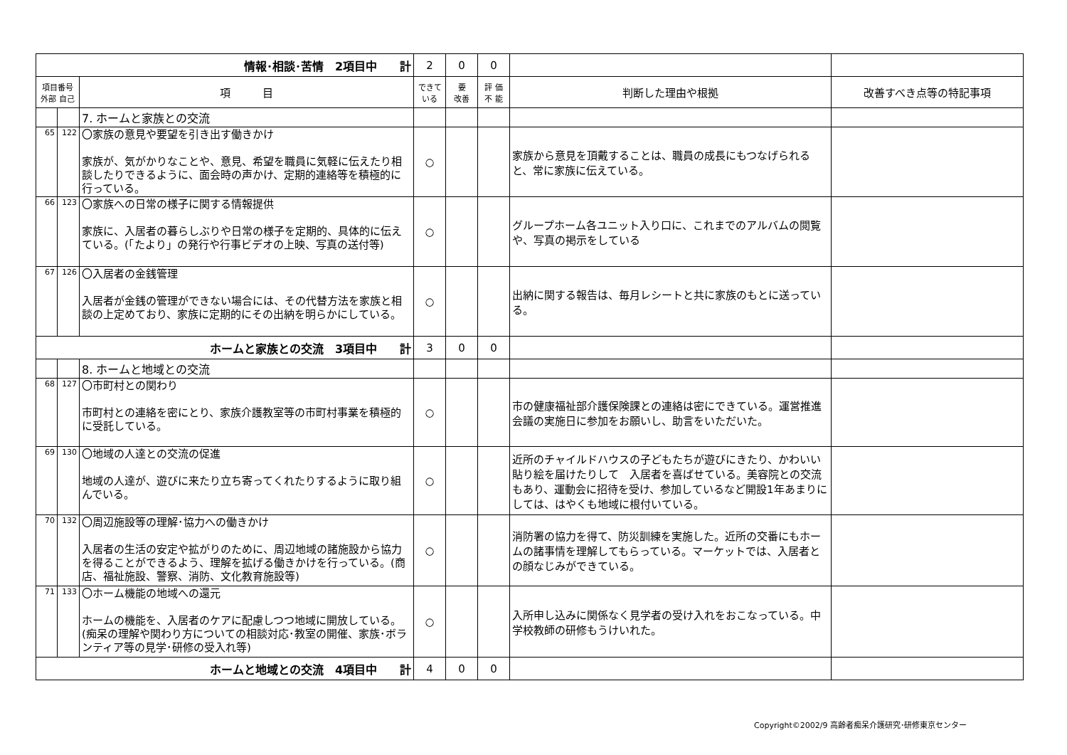| 情報･相談･苦情 2項目中 計 | | | 2 | 0 | 0 | | |
| 項目番号 外部 自己 | | 項 目 | できて いる | 要 改善 | 評 価 不 能 | 判断した理由や根拠 | 改善すべき点等の特記事項 |
| | | 7. ホームと家族との交流 | | | | | |
| 65 | 122 | 〇家族の意見や要望を引き出す働きかけ 家族が、気がかりなことや、意見、希望を職員に気軽に伝えたり相談したりできるように、面会時の声かけ、定期的連絡等を積極的に行っている。 | ○ | | | 家族から意見を頂戴することは、職員の成長にもつなげられると、常に家族に伝えている。 | |
| 66 | 123 | 〇家族への日常の様子に関する情報提供 家族に、入居者の暮らしぶりや日常の様子を定期的、具体的に伝えている。(「たより」の発行や行事ビデオの上映、写真の送付等) | ○ | | | グループホーム各ユニット入り口に、これまでのアルバムの閲覧や、写真の掲示をしている | |
| 67 | 126 | 〇入居者の金銭管理 入居者が金銭の管理ができない場合には、その代替方法を家族と相談の上定めており、家族に定期的にその出納を明らかにしている。 | ○ | | | 出納に関する報告は、毎月レシートと共に家族のもとに送っている。 | |
| ホームと家族との交流 3項目中 計 | | | 3 | 0 | 0 | | |
| | | 8. ホームと地域との交流 | | | | | |
| 68 | 127 | 〇市町村との関わり 市町村との連絡を密にとり、家族介護教室等の市町村事業を積極的に受託している。 | ○ | | | 市の健康福祉部介護保険課との連絡は密にできている。運営推進会議の実施日に参加をお願いし、助言をいただいた。 | |
| 69 | 130 | 〇地域の人達との交流の促進 地域の人達が、遊びに来たり立ち寄ってくれたりするように取り組んでいる。 | ○ | | | 近所のチャイルドハウスの子どもたちが遊びにきたり、かわいい貼り絵を届けたりして 入居者を喜ばせている。美容院との交流もあり、運動会に招待を受け、参加しているなど開設1年あまりにしては、はやくも地域に根付いている。 | |
| 70 | 132 | 〇周辺施設等の理解･協力への働きかけ 入居者の生活の安定や拡がりのために、周辺地域の諸施設から協力を得ることができるよう、理解を拡げる働きかけを行っている。(商店、福祉施設、警察、消防、文化教育施設等) | ○ | | | 消防署の協力を得て、防災訓練を実施した。近所の交番にもホームの諸事情を理解してもらっている。マーケットでは、入居者との顔なじみができている。 | |
| 71 | 133 | 〇ホーム機能の地域への還元 ホームの機能を、入居者のケアに配慮しつつ地域に開放している。(痴呆の理解や関わり方についての相談対応･教室の開催、家族･ボランティア等の見学･研修の受入れ等) | ○ | | | 入所申し込みに関係なく見学者の受け入れをおこなっている。中学校教師の研修もうけいれた。 | |
| ホームと地域との交流 4項目中 計 | | | 4 | 0 | 0 | | |
Copyright©2002/9 高齢者痴呆介護研究･研修東京センター